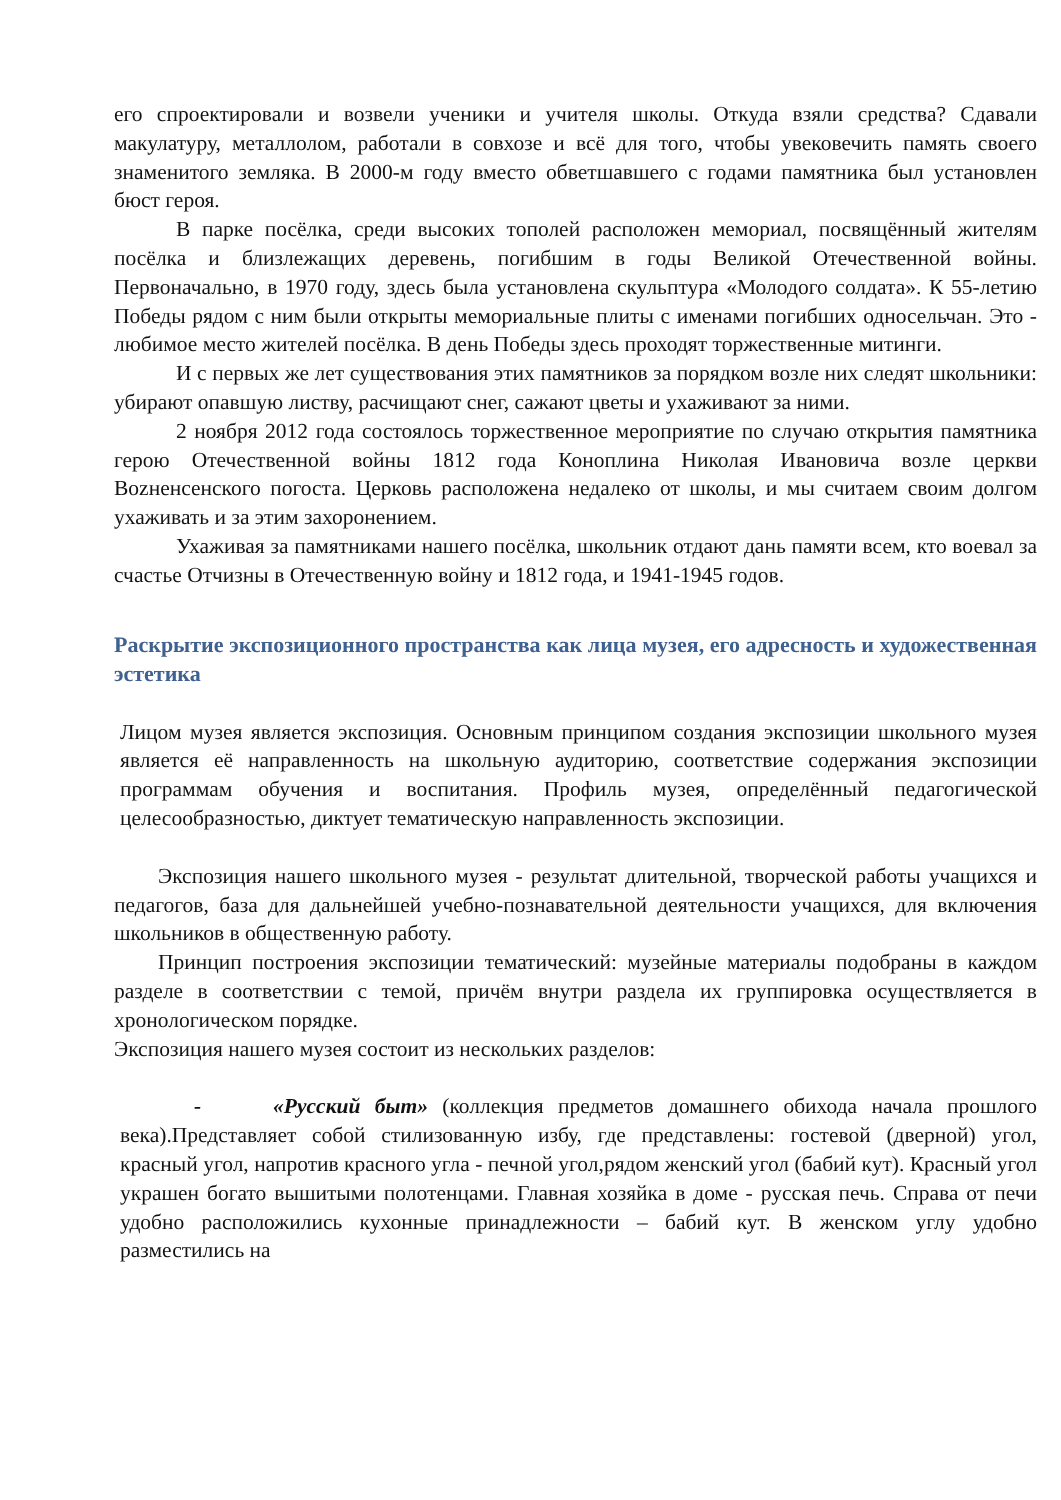его спроектировали и возвели ученики и учителя школы. Откуда взяли средства? Сдавали макулатуру, металлолом, работали в совхозе и всё для того, чтобы увековечить память своего знаменитого земляка. В 2000-м году вместо обветшавшего с годами памятника был установлен бюст героя.
В парке посёлка, среди высоких тополей расположен мемориал, посвящённый жителям посёлка и близлежащих деревень, погибшим в годы Великой Отечественной войны. Первоначально, в 1970 году, здесь была установлена скульптура «Молодого солдата». К 55-летию Победы рядом с ним были открыты мемориальные плиты с именами погибших односельчан. Это - любимое место жителей посёлка. В день Победы здесь проходят торжественные митинги.
И с первых же лет существования этих памятников за порядком возле них следят школьники: убирают опавшую листву, расчищают снег, сажают цветы и ухаживают за ними.
2 ноября 2012 года состоялось торжественное мероприятие по случаю открытия памятника герою Отечественной войны 1812 года Коноплина Николая Ивановича возле церкви Вozненсенского погоста. Церковь расположена недалеко от школы, и мы считаем своим долгом ухаживать и за этим захоронением.
Ухаживая за памятниками нашего посёлка, школьник отдают дань памяти всем, кто воевал за счастье Отчизны в Отечественную войну и 1812 года, и 1941-1945 годов.
Раскрытие экспозиционного пространства как лица музея, его адресность и художественная эстетика
Лицом музея является экспозиция. Основным принципом создания экспозиции школьного музея является её направленность на школьную аудиторию, соответствие содержания экспозиции программам обучения и воспитания. Профиль музея, определённый педагогической целесообразностью, диктует тематическую направленность экспозиции.
Экспозиция нашего школьного музея - результат длительной, творческой работы учащихся и педагогов, база для дальнейшей учебно-познавательной деятельности учащихся, для включения школьников в общественную работу.
Принцип построения экспозиции тематический: музейные материалы подобраны в каждом разделе в соответствии с темой, причём внутри раздела их группировка осуществляется в хронологическом порядке.
Экспозиция нашего музея состоит из нескольких разделов:
- «Русский быт» (коллекция предметов домашнего обихода начала прошлого века).Представляет собой стилизованную избу, где представлены: гостевой (дверной) угол, красный угол, напротив красного угла - печной угол,рядом женский угол (бабий кут). Красный угол украшен богато вышитыми полотенцами. Главная хозяйка в доме - русская печь. Справа от печи удобно расположились кухонные принадлежности – бабий кут. В женском углу удобно разместились на